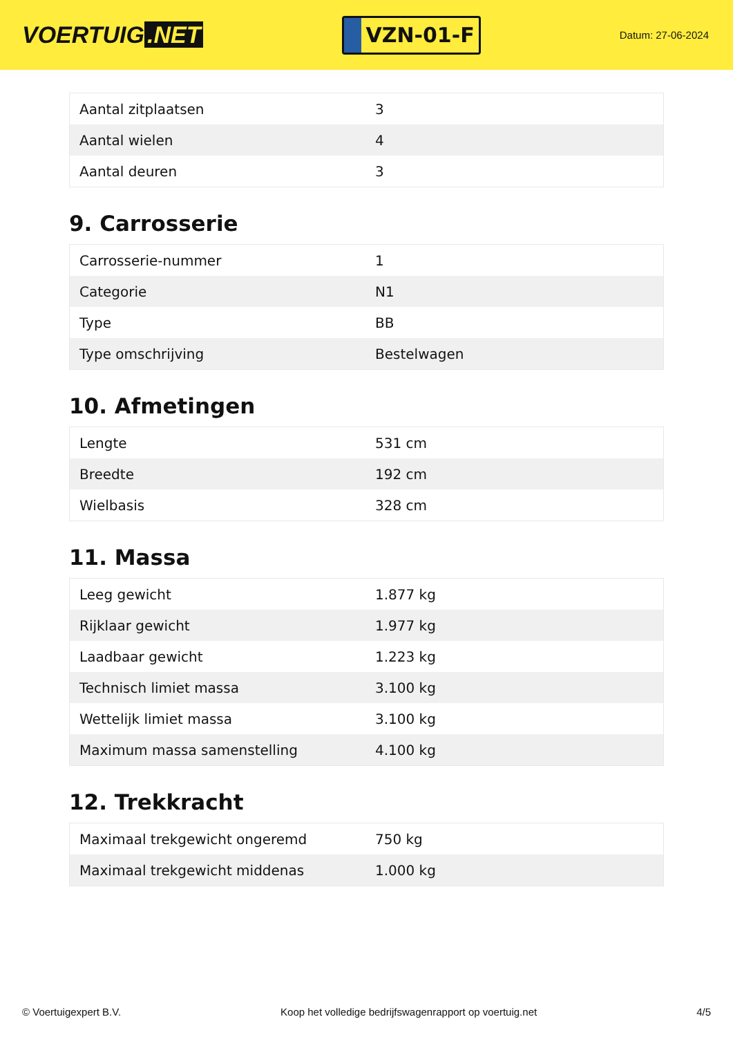VOERTUIG.NET
VZN-01-F
Datum: 27-06-2024
| Aantal zitplaatsen | 3 |
| Aantal wielen | 4 |
| Aantal deuren | 3 |
9. Carrosserie
| Carrosserie-nummer | 1 |
| Categorie | N1 |
| Type | BB |
| Type omschrijving | Bestelwagen |
10. Afmetingen
| Lengte | 531 cm |
| Breedte | 192 cm |
| Wielbasis | 328 cm |
11. Massa
| Leeg gewicht | 1.877 kg |
| Rijklaar gewicht | 1.977 kg |
| Laadbaar gewicht | 1.223 kg |
| Technisch limiet massa | 3.100 kg |
| Wettelijk limiet massa | 3.100 kg |
| Maximum massa samenstelling | 4.100 kg |
12. Trekkracht
| Maximaal trekgewicht ongeremd | 750 kg |
| Maximaal trekgewicht middenas | 1.000 kg |
© Voertuigexpert B.V. Koop het volledige bedrijfswagenrapport op voertuig.net 4/5